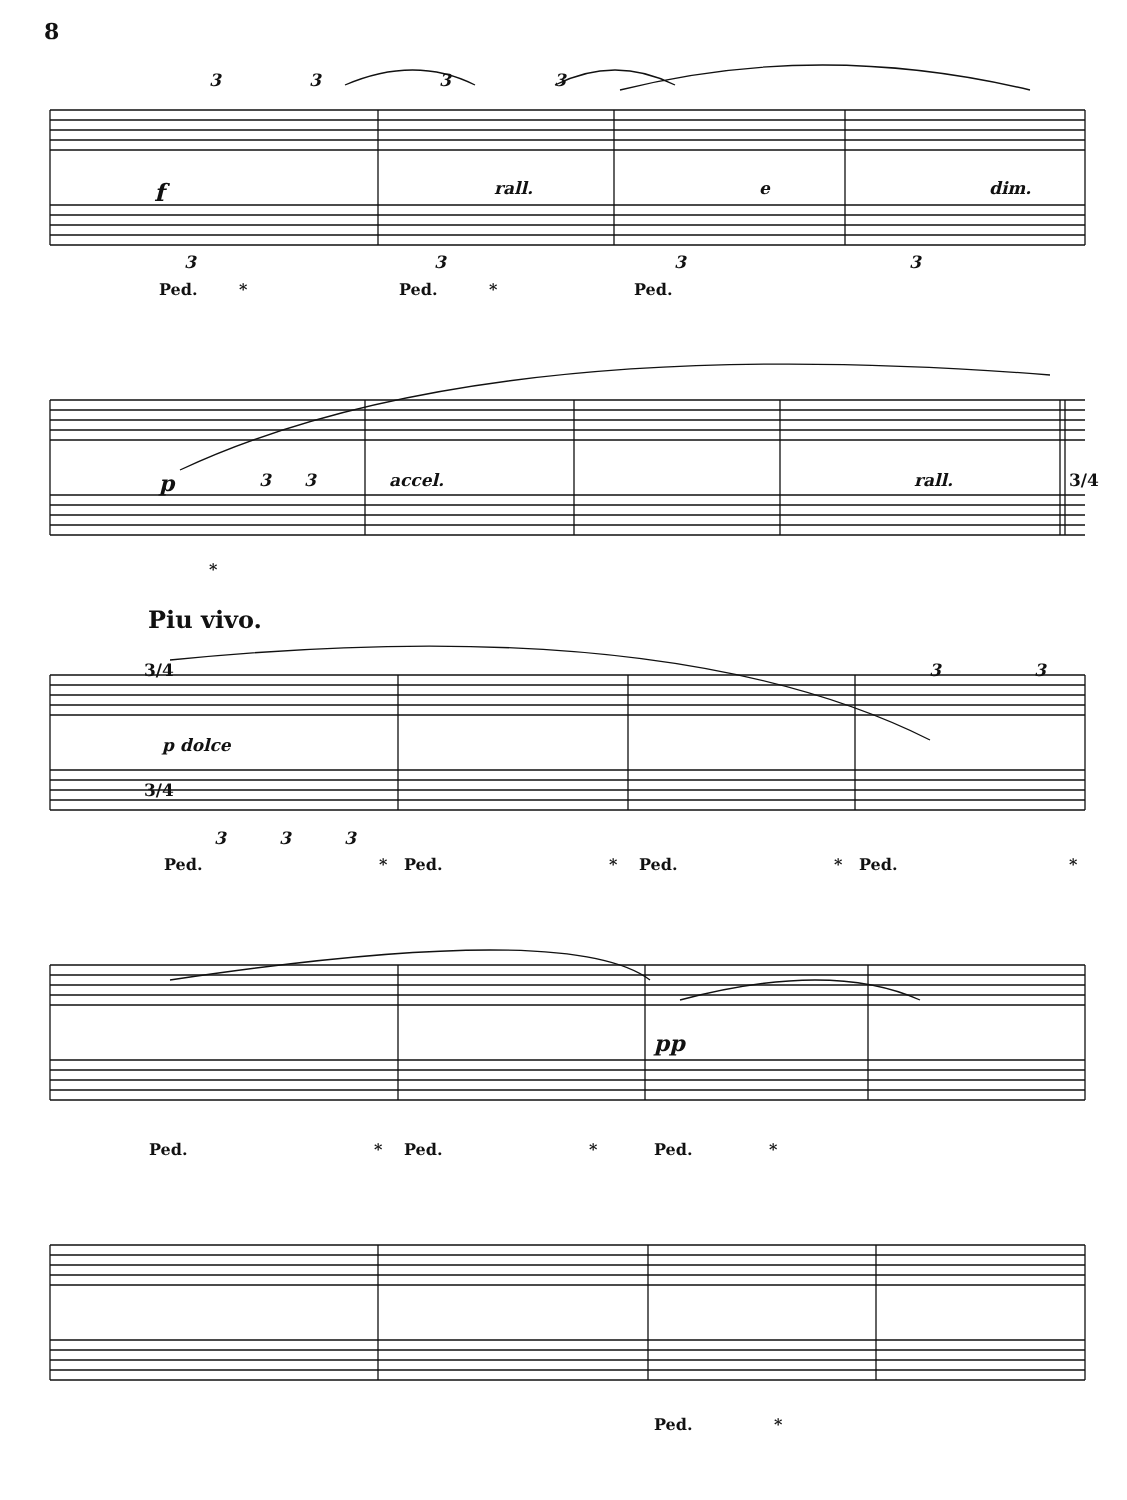8
3 3 3 3
f rall. e dim.
3 3 3 3
Ped. * Ped. * Ped.
3 3 accel. rall. 3/4 p
*
Piu vivo.
3/4 3 3
p dolce
3/4
3 3 3
Ped. * Ped. * Ped. * Ped. *
pp
Ped. * Ped. * Ped. *
Ped. *